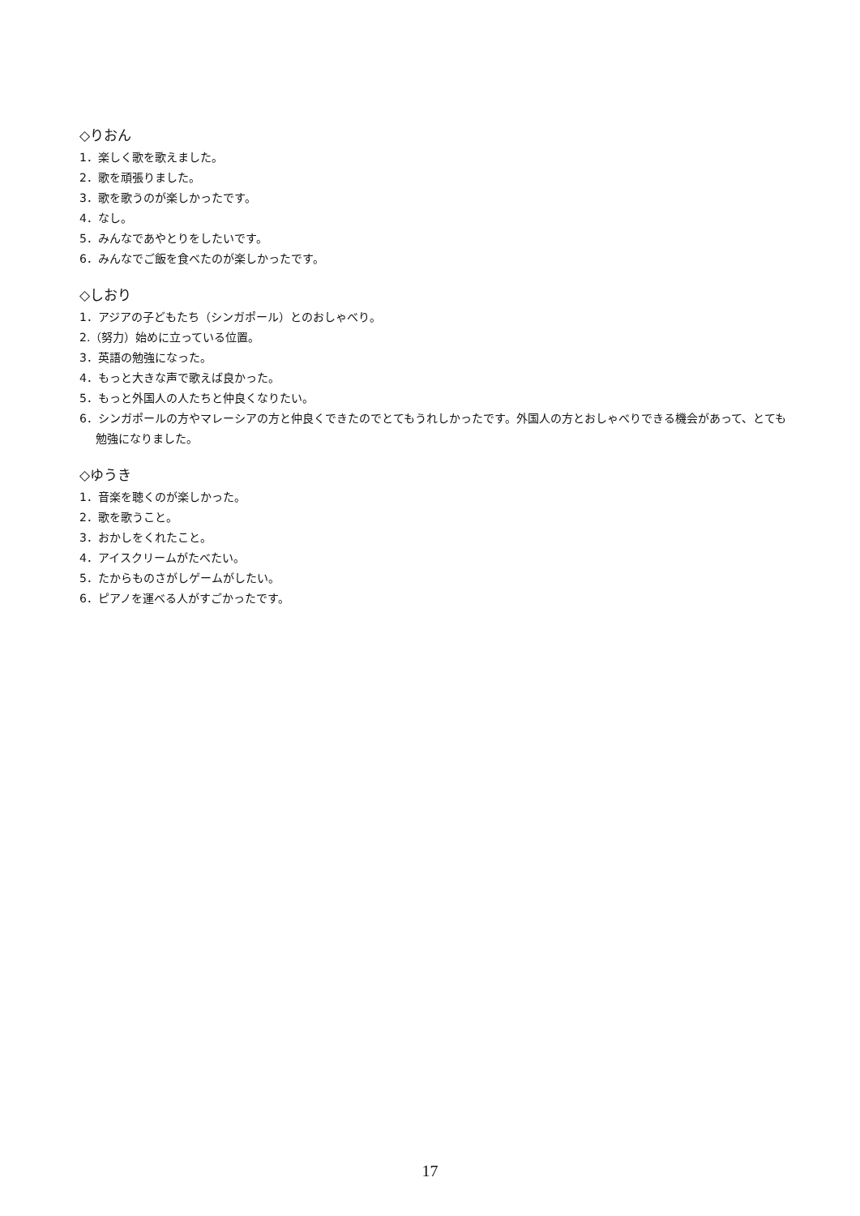◇りおん
1．楽しく歌を歌えました。
2．歌を頑張りました。
3．歌を歌うのが楽しかったです。
4．なし。
5．みんなであやとりをしたいです。
6．みんなでご飯を食べたのが楽しかったです。
◇しおり
1．アジアの子どもたち（シンガポール）とのおしゃべり。
2.（努力）始めに立っている位置。
3．英語の勉強になった。
4．もっと大きな声で歌えば良かった。
5．もっと外国人の人たちと仲良くなりたい。
6．シンガポールの方やマレーシアの方と仲良くできたのでとてもうれしかったです。外国人の方とおしゃべりできる機会があって、とても勉強になりました。
◇ゆうき
1．音楽を聴くのが楽しかった。
2．歌を歌うこと。
3．おかしをくれたこと。
4．アイスクリームがたべたい。
5．たからものさがしゲームがしたい。
6．ピアノを運べる人がすごかったです。
17